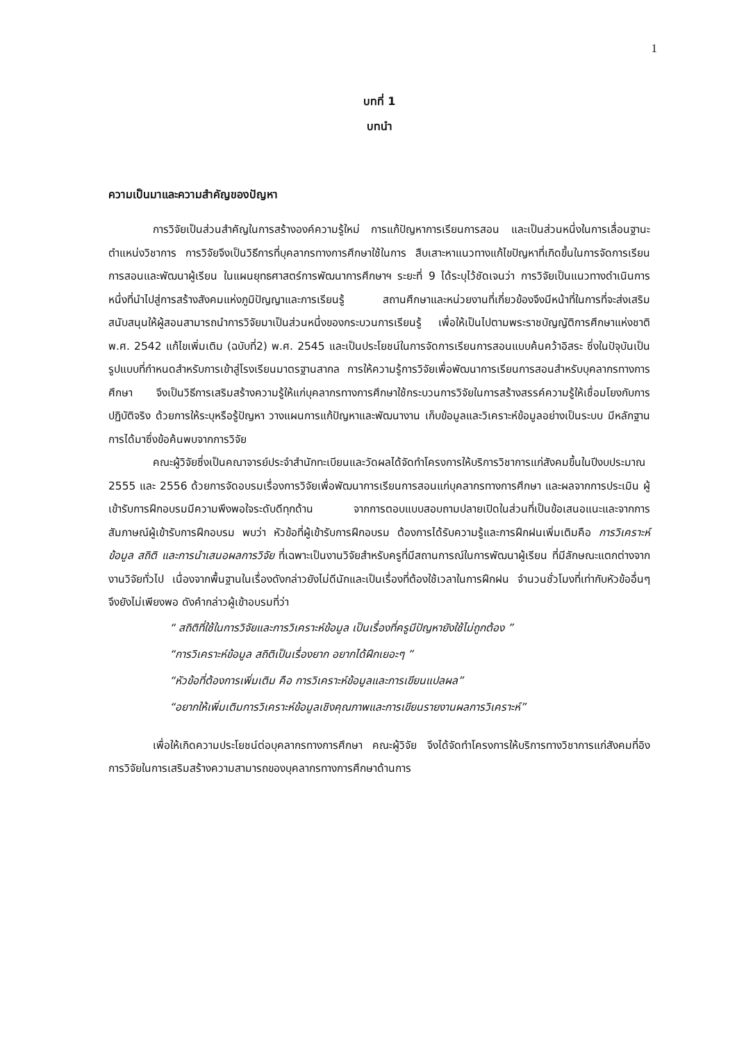1
บทที่ 1
บทนำ
ความเป็นมาและความสำคัญของปัญหา
การวิจัยเป็นส่วนสำคัญในการสร้างองค์ความรู้ใหม่ การแก้ปัญหาการเรียนการสอน และเป็นส่วนหนึ่งในการเลื่อนฐานะตำแหน่งวิชาการ การวิจัยจึงเป็นวิธีการที่บุคลากรทางการศึกษาใช้ในการ สืบเสาะหาแนวทางแก้ไขปัญหาที่เกิดขึ้นในการจัดการเรียนการสอนและพัฒนาผู้เรียน ในแผนยุทธศาสตร์การพัฒนาการศึกษาฯ ระยะที่ 9 ได้ระบุไว้ชัดเจนว่า การวิจัยเป็นแนวทางดำเนินการหนึ่งที่นำไปสู่การสร้างสังคมแห่งภูมิปัญญาและการเรียนรู้ สถานศึกษาและหน่วยงานที่เกี่ยวข้องจึงมีหน้าที่ในการที่จะส่งเสริมสนับสนุนให้ผู้สอนสามารถนำการวิจัยมาเป็นส่วนหนึ่งของกระบวนการเรียนรู้ เพื่อให้เป็นไปตามพระราชบัญญัติการศึกษาแห่งชาติ พ.ศ. 2542 แก้ไขเพิ่มเติม (ฉบับที่2) พ.ศ. 2545 และเป็นประโยชน์ในการจัดการเรียนการสอนแบบค้นคว้าอิสระ ซึ่งในปัจุบันเป็นรูปแบบที่กำหนดสำหรับการเข้าสู่โรงเรียนมาตรฐานสากล การให้ความรู้การวิจัยเพื่อพัฒนาการเรียนการสอนสำหรับบุคลากรทางการศึกษา จึงเป็นวิธีการเสริมสร้างความรู้ให้แก่บุคลากรทางการศึกษาใช้กระบวนการวิจัยในการสร้างสรรค์ความรู้ให้เชื่อมโยงกับการปฏิบัติจริง ด้วยการให้ระบุหรือรู้ปัญหา วางแผนการแก้ปัญหาและพัฒนางาน เก็บข้อมูลและวิเคราะห์ข้อมูลอย่างเป็นระบบ มีหลักฐานการได้มาซึ่งข้อค้นพบจากการวิจัย
คณะผู้วิจัยซึ่งเป็นคณาจารย์ประจำสำนักทะเบียนและวัดผลได้จัดทำโครงการให้บริการวิชาการแก่สังคมขึ้นในปีงบประมาณ 2555 และ 2556 ด้วยการจัดอบรมเรื่องการวิจัยเพื่อพัฒนาการเรียนการสอนแก่บุคลากรทางการศึกษา และผลจากการประเมิน ผู้เข้ารับการฝึกอบรมมีความพึงพอใจระดับดีทุกด้าน จากการตอบแบบสอบถามปลายเปิดในส่วนที่เป็นข้อเสนอแนะและจากการสัมภาษณ์ผู้เข้ารับการฝึกอบรม พบว่า หัวข้อที่ผู้เข้ารับการฝึกอบรม ต้องการได้รับความรู้และการฝึกฝนเพิ่มเติมคือ การวิเคราะห์ข้อมูล สถิติ และการนำเสนอผลการวิจัย ที่เฉพาะเป็นงานวิจัยสำหรับครูที่มีสถานการณ์ในการพัฒนาผู้เรียน ที่มีลักษณะแตกต่างจากงานวิจัยทั่วไป เนื่องจากพื้นฐานในเรื่องดังกล่าวยังไม่ดีนักและเป็นเรื่องที่ต้องใช้เวลาในการฝึกฝน จำนวนชั่วโมงที่เท่ากับหัวข้ออื่นๆ จึงยังไม่เพียงพอ ดังคำกล่าวผู้เข้าอบรมที่ว่า
“ สถิติที่ใช้ในการวิจัยและการวิเคราะห์ข้อมูล เป็นเรื่องที่ครูมีปัญหายังใช้ไม่ถูกต้อง ”
“การวิเคราะห์ข้อมูล สถิติเป็นเรื่องยาก อยากได้ฝึกเยอะๆ ”
“หัวข้อที่ต้องการเพิ่มเติม คือ การวิเคราะห์ข้อมูลและการเขียนแปลผล”
“อยากให้เพิ่มเติมการวิเคราะห์ข้อมูลเชิงคุณภาพและการเขียนรายงานผลการวิเคราะห์”
เพื่อให้เกิดความประโยชน์ต่อบุคลากรทางการศึกษา คณะผู้วิจัย จึงได้จัดทำโครงการให้บริการทางวิชาการแก่สังคมที่อิงการวิจัยในการเสริมสร้างความสามารถของบุคลากรทางการศึกษาด้านการ